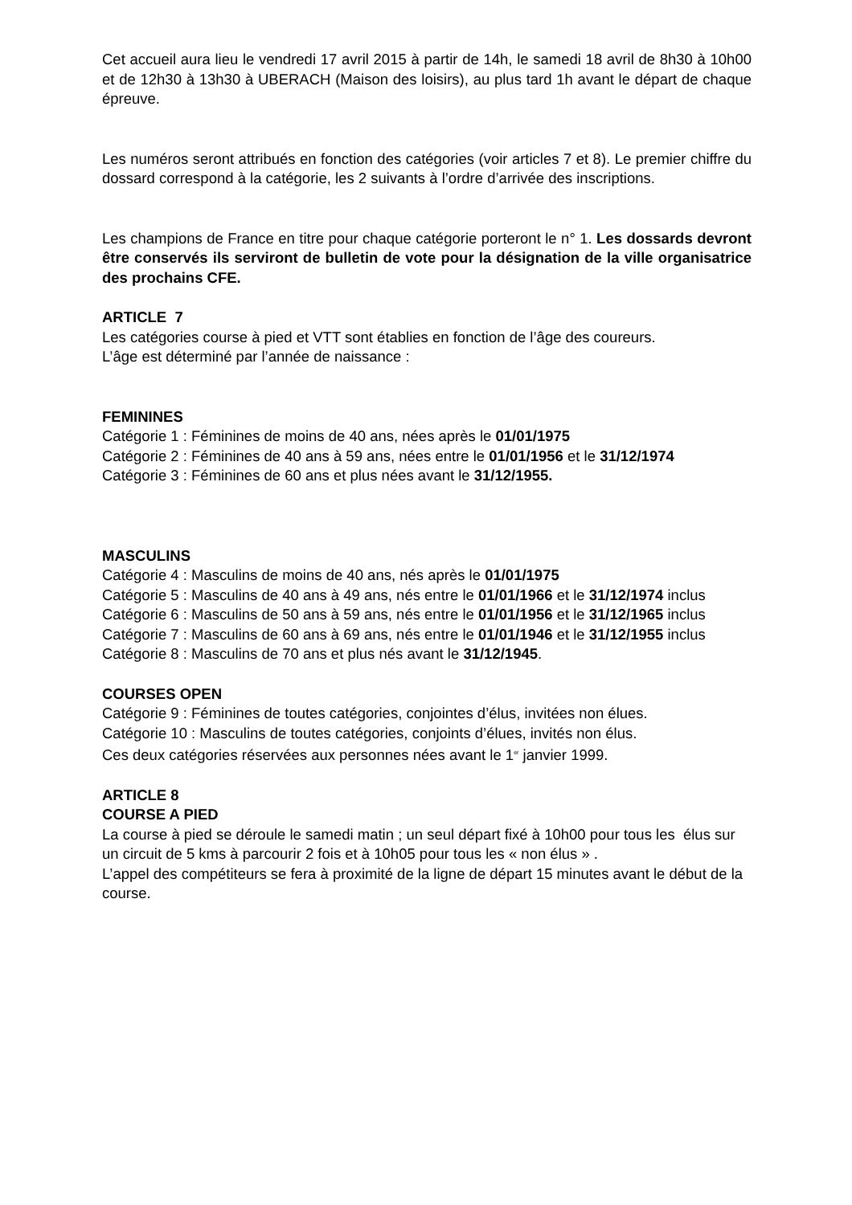Cet accueil aura lieu le vendredi 17 avril 2015 à partir de 14h, le samedi 18 avril de 8h30 à 10h00 et de 12h30 à 13h30 à UBERACH (Maison des loisirs), au plus tard 1h avant le départ de chaque épreuve.
Les numéros seront attribués en fonction des catégories (voir articles 7 et 8). Le premier chiffre du dossard correspond à la catégorie, les 2 suivants à l’ordre d’arrivée des inscriptions.
Les champions de France en titre pour chaque catégorie porteront le n° 1. Les dossards devront être conservés ils serviront de bulletin de vote pour la désignation de la ville organisatrice des prochains CFE.
ARTICLE 7
Les catégories course à pied et VTT sont établies en fonction de l’âge des coureurs.
L’âge est déterminé par l’année de naissance :
FEMININES
Catégorie 1 : Féminines de moins de 40 ans, nées après le 01/01/1975
Catégorie 2 : Féminines de 40 ans à 59 ans, nées entre le 01/01/1956 et le 31/12/1974
Catégorie 3 : Féminines de 60 ans et plus nées avant le 31/12/1955.
MASCULINS
Catégorie 4 : Masculins de moins de 40 ans, nés après le 01/01/1975
Catégorie 5 : Masculins de 40 ans à 49 ans, nés entre le 01/01/1966 et le 31/12/1974 inclus
Catégorie 6 : Masculins de 50 ans à 59 ans, nés entre le 01/01/1956 et le 31/12/1965 inclus
Catégorie 7 : Masculins de 60 ans à 69 ans, nés entre le 01/01/1946 et le 31/12/1955 inclus
Catégorie 8 : Masculins de 70 ans et plus nés avant le 31/12/1945.
COURSES OPEN
Catégorie 9 : Féminines de toutes catégories, conjointes d’élus, invitées non élues.
Catégorie 10 : Masculins de toutes catégories, conjoints d’élues, invités non élus.
Ces deux catégories réservées aux personnes nées avant le 1<sup>er</sup> janvier 1999.
ARTICLE 8
COURSE A PIED
La course à pied se déroule le samedi matin ; un seul départ fixé à 10h00 pour tous les élus sur un circuit de 5 kms à parcourir 2 fois et à 10h05 pour tous les « non élus » .
L’appel des compétiteurs se fera à proximité de la ligne de départ 15 minutes avant le début de la course.